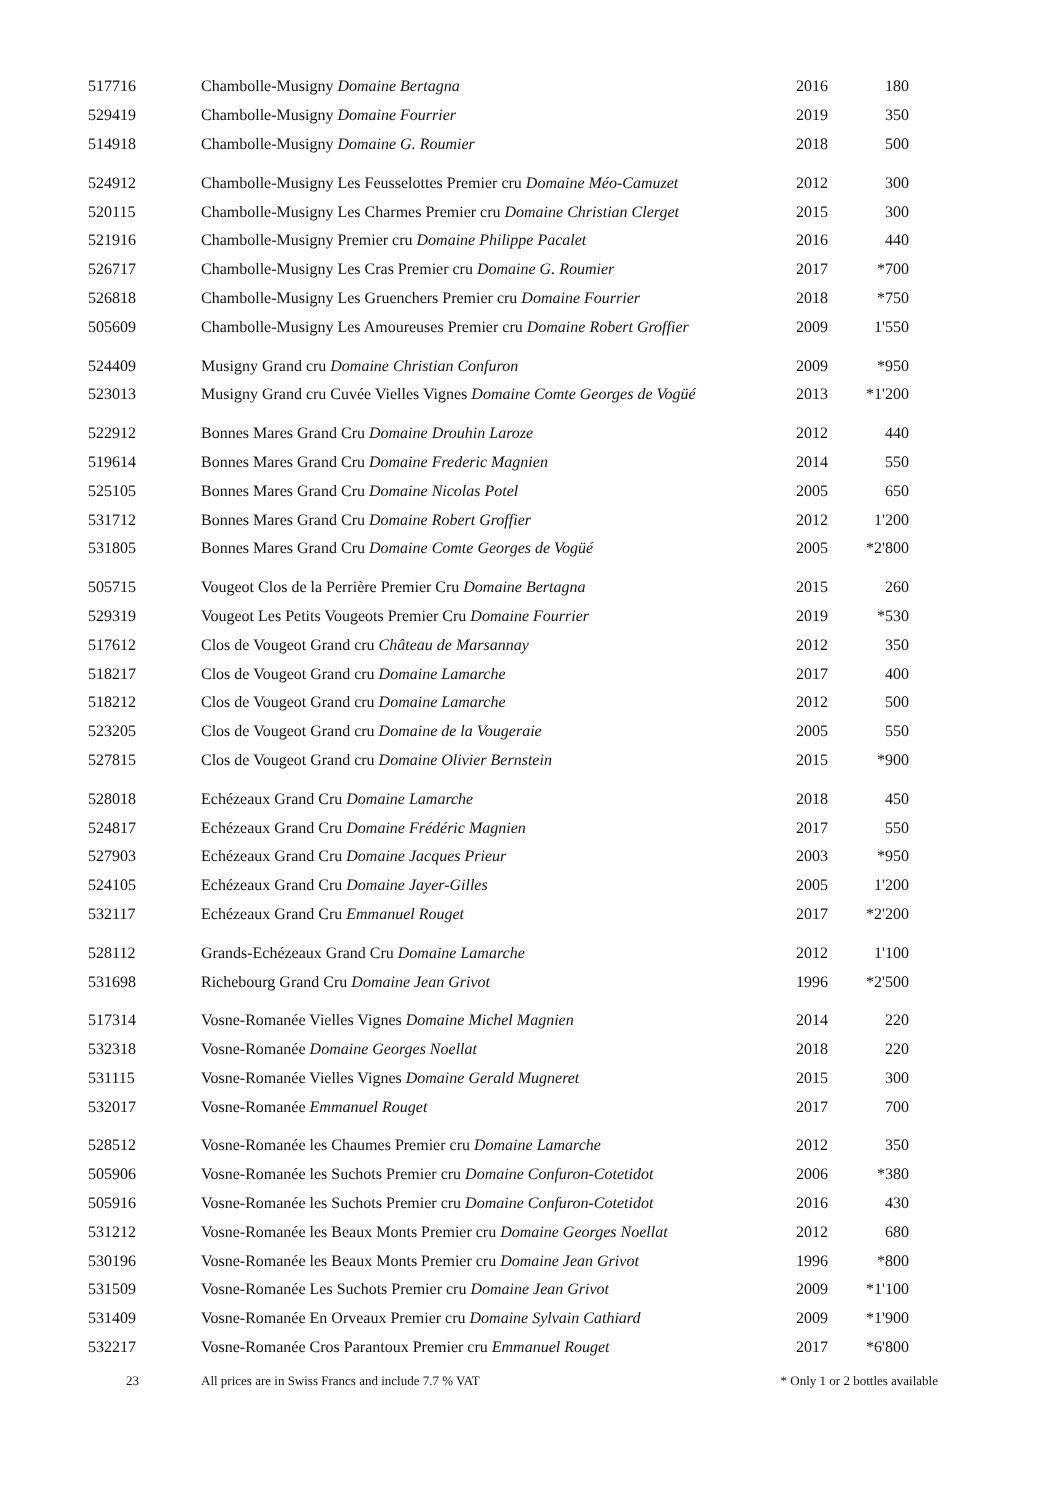| 517716 | Chambolle-Musigny Domaine Bertagna | 2016 | 180 |
| 529419 | Chambolle-Musigny Domaine Fourrier | 2019 | 350 |
| 514918 | Chambolle-Musigny Domaine G. Roumier | 2018 | 500 |
| 524912 | Chambolle-Musigny Les Feusselottes Premier cru Domaine Méo-Camuzet | 2012 | 300 |
| 520115 | Chambolle-Musigny Les Charmes Premier cru Domaine Christian Clerget | 2015 | 300 |
| 521916 | Chambolle-Musigny Premier cru Domaine Philippe Pacalet | 2016 | 440 |
| 526717 | Chambolle-Musigny Les Cras Premier cru Domaine G. Roumier | 2017 | *700 |
| 526818 | Chambolle-Musigny Les Gruenchers Premier cru Domaine Fourrier | 2018 | *750 |
| 505609 | Chambolle-Musigny Les Amoureuses Premier cru Domaine Robert Groffier | 2009 | 1'550 |
| 524409 | Musigny Grand cru Domaine Christian Confuron | 2009 | *950 |
| 523013 | Musigny Grand cru Cuvée Vielles Vignes Domaine Comte Georges de Vogüé | 2013 | *1'200 |
| 522912 | Bonnes Mares Grand Cru Domaine Drouhin Laroze | 2012 | 440 |
| 519614 | Bonnes Mares Grand Cru Domaine Frederic Magnien | 2014 | 550 |
| 525105 | Bonnes Mares Grand Cru Domaine Nicolas Potel | 2005 | 650 |
| 531712 | Bonnes Mares Grand Cru Domaine Robert Groffier | 2012 | 1'200 |
| 531805 | Bonnes Mares Grand Cru Domaine Comte Georges de Vogüé | 2005 | *2'800 |
| 505715 | Vougeot Clos de la Perrière Premier Cru Domaine Bertagna | 2015 | 260 |
| 529319 | Vougeot Les Petits Vougeots Premier Cru Domaine Fourrier | 2019 | *530 |
| 517612 | Clos de Vougeot Grand cru Château de Marsannay | 2012 | 350 |
| 518217 | Clos de Vougeot Grand cru Domaine Lamarche | 2017 | 400 |
| 518212 | Clos de Vougeot Grand cru Domaine Lamarche | 2012 | 500 |
| 523205 | Clos de Vougeot Grand cru Domaine de la Vougeraie | 2005 | 550 |
| 527815 | Clos de Vougeot Grand cru Domaine Olivier Bernstein | 2015 | *900 |
| 528018 | Echézeaux Grand Cru Domaine Lamarche | 2018 | 450 |
| 524817 | Echézeaux Grand Cru Domaine Frédéric Magnien | 2017 | 550 |
| 527903 | Echézeaux Grand Cru Domaine Jacques Prieur | 2003 | *950 |
| 524105 | Echézeaux Grand Cru Domaine Jayer-Gilles | 2005 | 1'200 |
| 532117 | Echézeaux Grand Cru Emmanuel Rouget | 2017 | *2'200 |
| 528112 | Grands-Echézeaux Grand Cru Domaine Lamarche | 2012 | 1'100 |
| 531698 | Richebourg Grand Cru Domaine Jean Grivot | 1996 | *2'500 |
| 517314 | Vosne-Romanée Vielles Vignes Domaine Michel Magnien | 2014 | 220 |
| 532318 | Vosne-Romanée Domaine Georges Noellat | 2018 | 220 |
| 531115 | Vosne-Romanée Vielles Vignes Domaine Gerald Mugneret | 2015 | 300 |
| 532017 | Vosne-Romanée Emmanuel Rouget | 2017 | 700 |
| 528512 | Vosne-Romanée les Chaumes Premier cru Domaine Lamarche | 2012 | 350 |
| 505906 | Vosne-Romanée les Suchots Premier cru Domaine Confuron-Cotetidot | 2006 | *380 |
| 505916 | Vosne-Romanée les Suchots Premier cru Domaine Confuron-Cotetidot | 2016 | 430 |
| 531212 | Vosne-Romanée les Beaux Monts Premier cru Domaine Georges Noellat | 2012 | 680 |
| 530196 | Vosne-Romanée les Beaux Monts Premier cru Domaine Jean Grivot | 1996 | *800 |
| 531509 | Vosne-Romanée Les Suchots Premier cru Domaine Jean Grivot | 2009 | *1'100 |
| 531409 | Vosne-Romanée En Orveaux Premier cru Domaine Sylvain Cathiard | 2009 | *1'900 |
| 532217 | Vosne-Romanée Cros Parantoux Premier cru Emmanuel Rouget | 2017 | *6'800 |
23 All prices are in Swiss Francs and include 7.7 % VAT * Only 1 or 2 bottles available